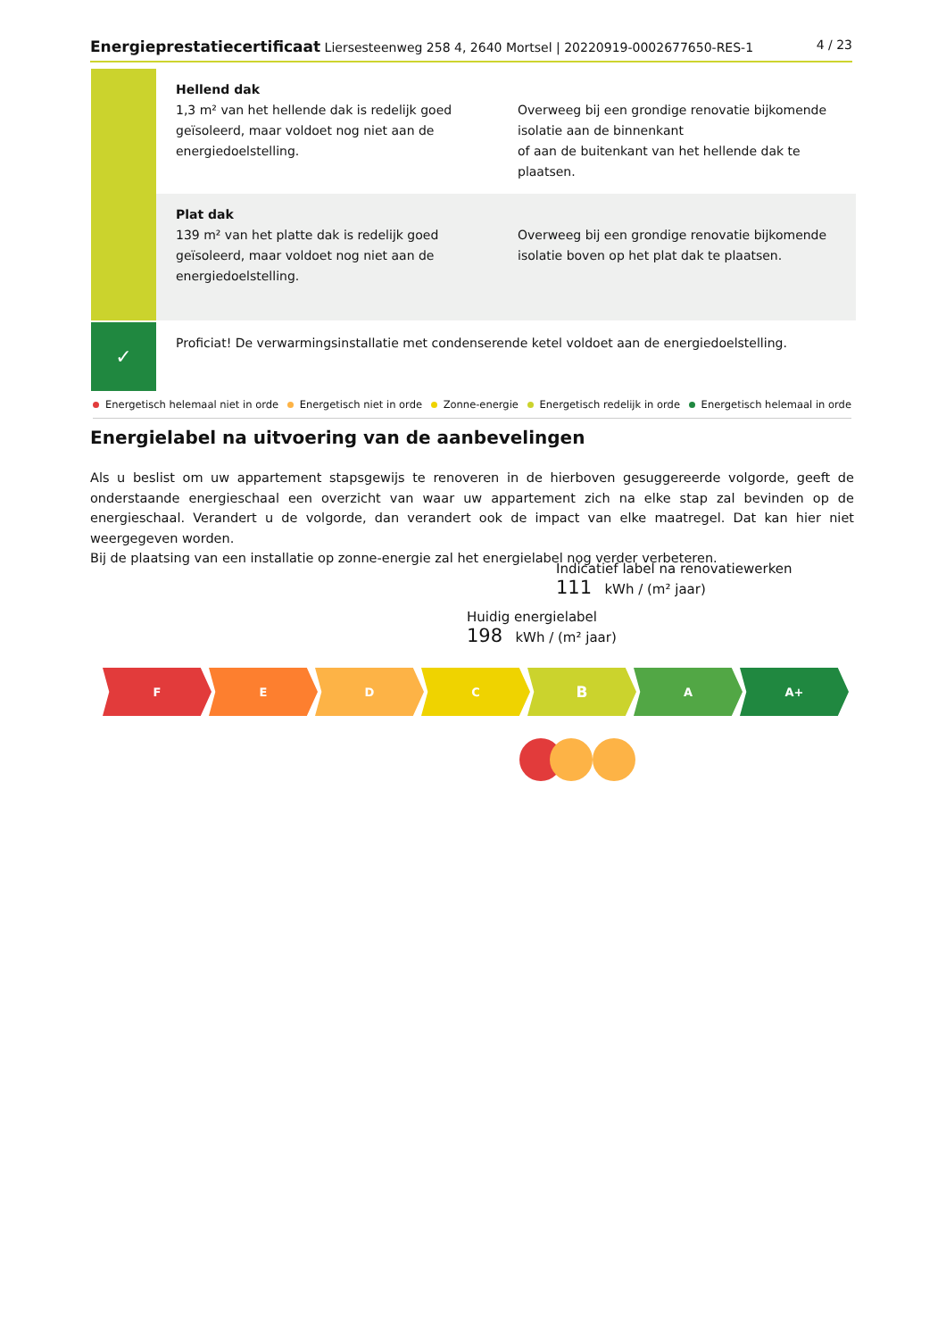Energieprestatiecertificaat Liersesteenweg 258 4, 2640 Mortsel | 20220919-0002677650-RES-1 4 / 23
Hellend dak
1,3 m² van het hellende dak is redelijk goed geïsoleerd, maar voldoet nog niet aan de energiedoelstelling.
Overweeg bij een grondige renovatie bijkomende isolatie aan de binnenkant
of aan de buitenkant van het hellende dak te plaatsen.
Plat dak
139 m² van het platte dak is redelijk goed geïsoleerd, maar voldoet nog niet aan de energiedoelstelling.
Overweeg bij een grondige renovatie bijkomende isolatie boven op het plat dak te plaatsen.
✓
Proficiat! De verwarmingsinstallatie met condenserende ketel voldoet aan de energiedoelstelling.
Energetisch helemaal niet in orde Energetisch niet in orde Zonne-energie Energetisch redelijk in orde Energetisch helemaal in orde
Energielabel na uitvoering van de aanbevelingen
Als u beslist om uw appartement stapsgewijs te renoveren in de hierboven gesuggereerde volgorde, geeft de onderstaande energieschaal een overzicht van waar uw appartement zich na elke stap zal bevinden op de energieschaal. Verandert u de volgorde, dan verandert ook de impact van elke maatregel. Dat kan hier niet weergegeven worden.
Bij de plaatsing van een installatie op zonne-energie zal het energielabel nog verder verbeteren.
Indicatief label na renovatiewerken
111 kWh / (m² jaar)
Huidig energielabel
198 kWh / (m² jaar)
F E D C
B
A A+